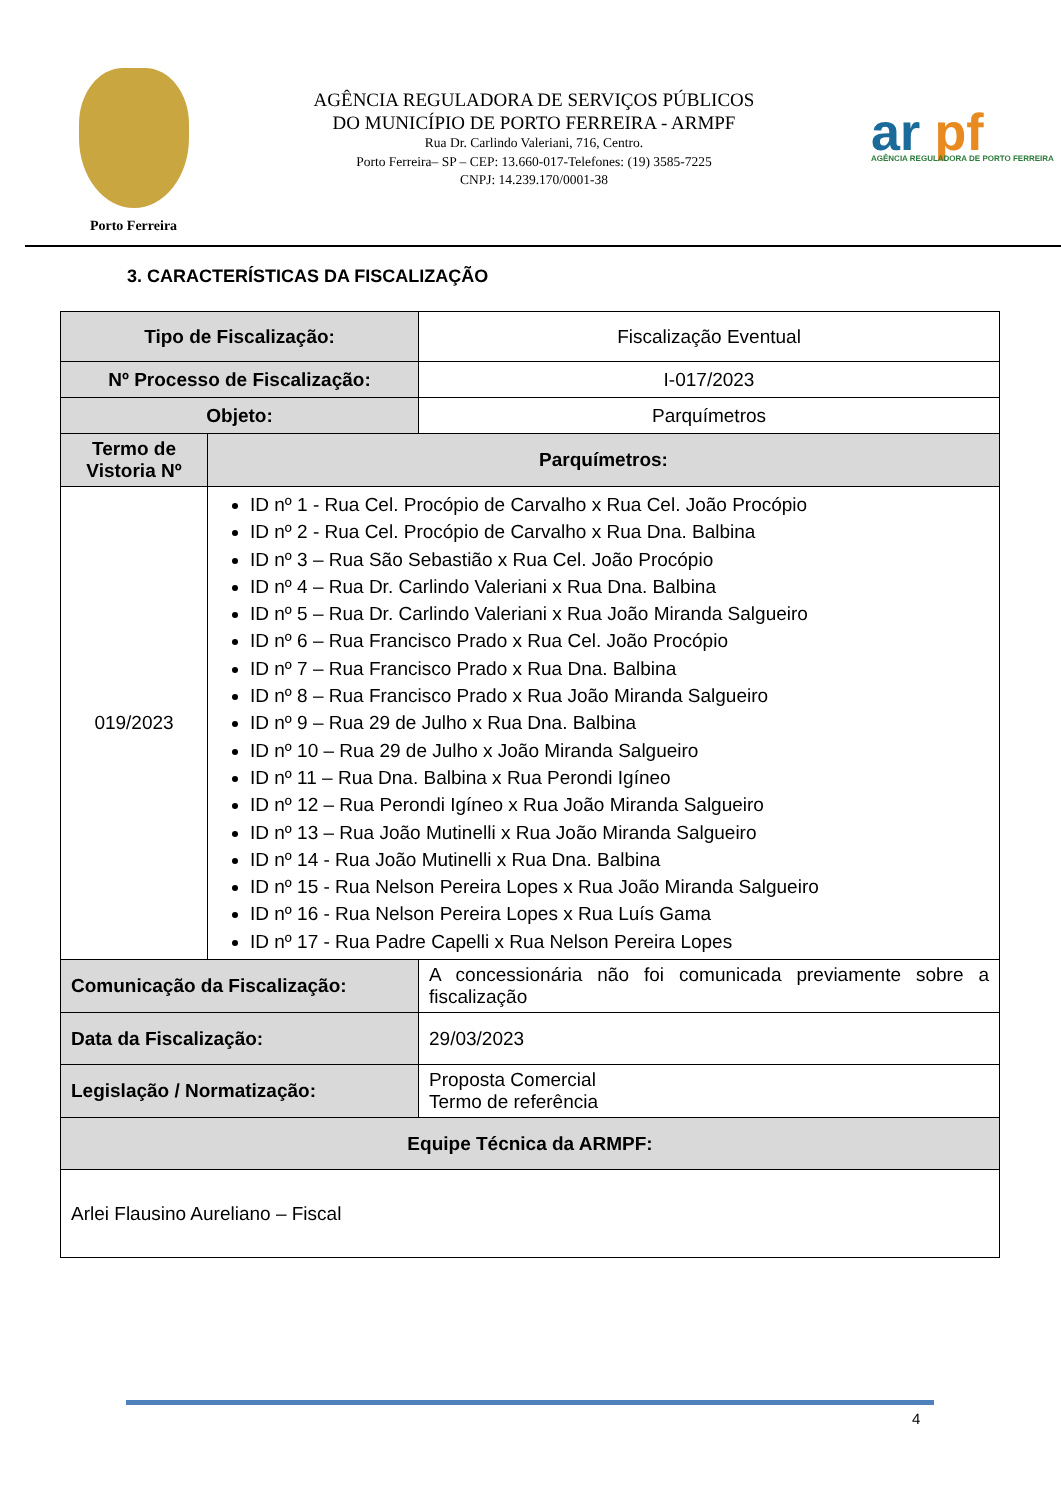Porto Ferreira
AGÊNCIA REGULADORA DE SERVIÇOS PÚBLICOS
DO MUNICÍPIO DE PORTO FERREIRA - ARMPF
Rua Dr. Carlindo Valeriani, 716, Centro.
Porto Ferreira– SP – CEP: 13.660-017-Telefones: (19) 3585-7225
CNPJ: 14.239.170/0001-38
ar pf
AGÊNCIA REGULADORA DE PORTO FERREIRA
3. CARACTERÍSTICAS DA FISCALIZAÇÃO
| Tipo de Fiscalização: | | Fiscalização Eventual |
| Nº Processo de Fiscalização: | | I-017/2023 |
| Objeto: | | Parquímetros |
| Termo de Vistoria Nº | Parquímetros: | |
| 019/2023 | ID nº 1 - Rua Cel. Procópio de Carvalho x Rua Cel. João Procópio ID nº 2 - Rua Cel. Procópio de Carvalho x Rua Dna. Balbina ID nº 3 – Rua São Sebastião x Rua Cel. João Procópio ID nº 4 – Rua Dr. Carlindo Valeriani x Rua Dna. Balbina ID nº 5 – Rua Dr. Carlindo Valeriani x Rua João Miranda Salgueiro ID nº 6 – Rua Francisco Prado x Rua Cel. João Procópio ID nº 7 – Rua Francisco Prado x Rua Dna. Balbina ID nº 8 – Rua Francisco Prado x Rua João Miranda Salgueiro ID nº 9 – Rua 29 de Julho x Rua Dna. Balbina ID nº 10 – Rua 29 de Julho x João Miranda Salgueiro ID nº 11 – Rua Dna. Balbina x Rua Perondi Igíneo ID nº 12 – Rua Perondi Igíneo x Rua João Miranda Salgueiro ID nº 13 – Rua João Mutinelli x Rua João Miranda Salgueiro ID nº 14 - Rua João Mutinelli x Rua Dna. Balbina ID nº 15 - Rua Nelson Pereira Lopes x Rua João Miranda Salgueiro ID nº 16 - Rua Nelson Pereira Lopes x Rua Luís Gama ID nº 17 - Rua Padre Capelli x Rua Nelson Pereira Lopes | |
| Comunicação da Fiscalização: | | A concessionária não foi comunicada previamente sobre a fiscalização |
| Data da Fiscalização: | | 29/03/2023 |
| Legislação / Normatização: | | Proposta Comercial Termo de referência |
| Equipe Técnica da ARMPF: | | |
| Arlei Flausino Aureliano – Fiscal | | |
4